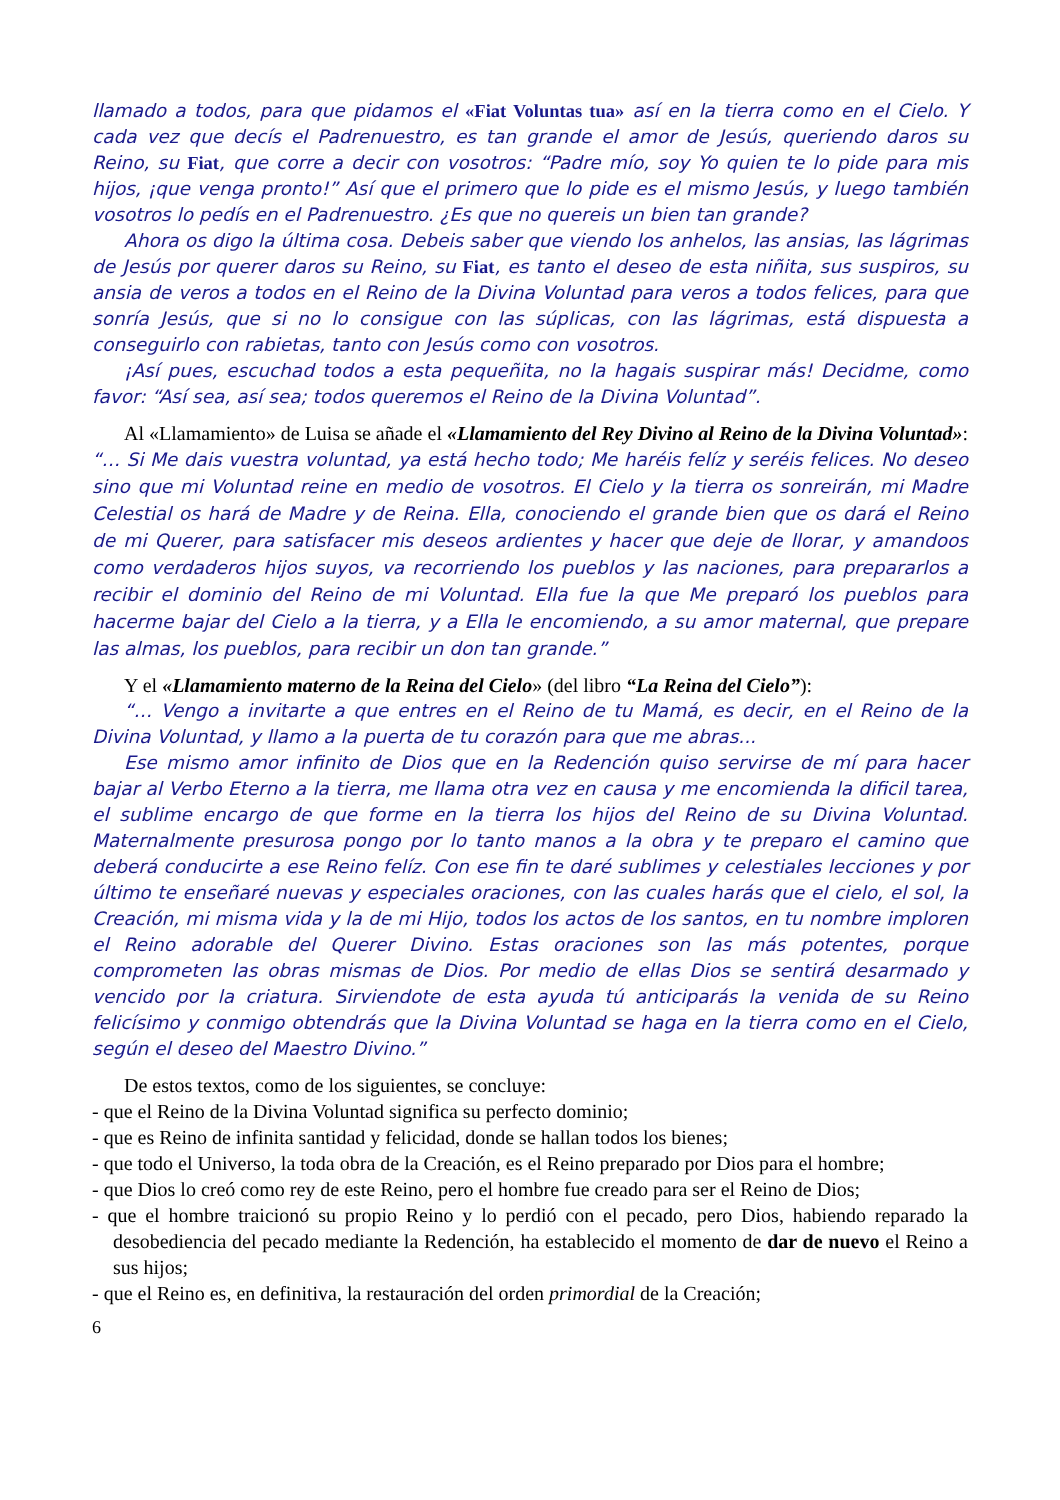llamado a todos, para que pidamos el «Fiat Voluntas tua» así en la tierra como en el Cielo. Y cada vez que decís el Padrenuestro, es tan grande el amor de Jesús, queriendo daros su Reino, su Fiat, que corre a decir con vosotros: “Padre mío, soy Yo quien te lo pide para mis hijos, ¡que venga pronto!” Así que el primero que lo pide es el mismo Jesús, y luego también vosotros lo pedís en el Padrenuestro. ¿Es que no quereis un bien tan grande?
Ahora os digo la última cosa. Debeis saber que viendo los anhelos, las ansias, las lágrimas de Jesús por querer daros su Reino, su Fiat, es tanto el deseo de esta niñita, sus suspiros, su ansia de veros a todos en el Reino de la Divina Voluntad para veros a todos felices, para que sonría Jesús, que si no lo consigue con las súplicas, con las lágrimas, está dispuesta a conseguirlo con rabietas, tanto con Jesús como con vosotros.
¡Así pues, escuchad todos a esta pequeñita, no la hagais suspirar más! Decidme, como favor: “Así sea, así sea; todos queremos el Reino de la Divina Voluntad”.
Al «Llamamiento» de Luisa se añade el «Llamamiento del Rey Divino al Reino de la Divina Voluntad»: “… Si Me dais vuestra voluntad, ya está hecho todo; Me haréis felíz y seréis felices. No deseo sino que mi Voluntad reine en medio de vosotros. El Cielo y la tierra os sonreirán, mi Madre Celestial os hará de Madre y de Reina. Ella, conociendo el grande bien que os dará el Reino de mi Querer, para satisfacer mis deseos ardientes y hacer que deje de llorar, y amandoos como verdaderos hijos suyos, va recorriendo los pueblos y las naciones, para prepararlos a recibir el dominio del Reino de mi Voluntad. Ella fue la que Me preparó los pueblos para hacerme bajar del Cielo a la tierra, y a Ella le encomiendo, a su amor maternal, que prepare las almas, los pueblos, para recibir un don tan grande.”
Y el «Llamamiento materno de la Reina del Cielo» (del libro “La Reina del Cielo”):
“… Vengo a invitarte a que entres en el Reino de tu Mamá, es decir, en el Reino de la Divina Voluntad, y llamo a la puerta de tu corazón para que me abras...
Ese mismo amor infinito de Dios que en la Redención quiso servirse de mí para hacer bajar al Verbo Eterno a la tierra, me llama otra vez en causa y me encomienda la dificil tarea, el sublime encargo de que forme en la tierra los hijos del Reino de su Divina Voluntad. Maternalmente presurosa pongo por lo tanto manos a la obra y te preparo el camino que deberá conducirte a ese Reino felíz. Con ese fin te daré sublimes y celestiales lecciones y por último te enseñaré nuevas y especiales oraciones, con las cuales harás que el cielo, el sol, la Creación, mi misma vida y la de mi Hijo, todos los actos de los santos, en tu nombre imploren el Reino adorable del Querer Divino. Estas oraciones son las más potentes, porque comprometen las obras mismas de Dios. Por medio de ellas Dios se sentirá desarmado y vencido por la criatura. Sirviendote de esta ayuda tú anticiparás la venida de su Reino felicísimo y conmigo obtendrás que la Divina Voluntad se haga en la tierra como en el Cielo, según el deseo del Maestro Divino.”
De estos textos, como de los siguientes, se concluye:
- que el Reino de la Divina Voluntad significa su perfecto dominio;
- que es Reino de infinita santidad y felicidad, donde se hallan todos los bienes;
- que todo el Universo, la toda obra de la Creación, es el Reino preparado por Dios para el hombre;
- que Dios lo creó como rey de este Reino, pero el hombre fue creado para ser el Reino de Dios;
- que el hombre traicionó su propio Reino y lo perdió con el pecado, pero Dios, habiendo reparado la desobediencia del pecado mediante la Redención, ha establecido el momento de dar de nuevo el Reino a sus hijos;
- que el Reino es, en definitiva, la restauración del orden primordial de la Creación;
6